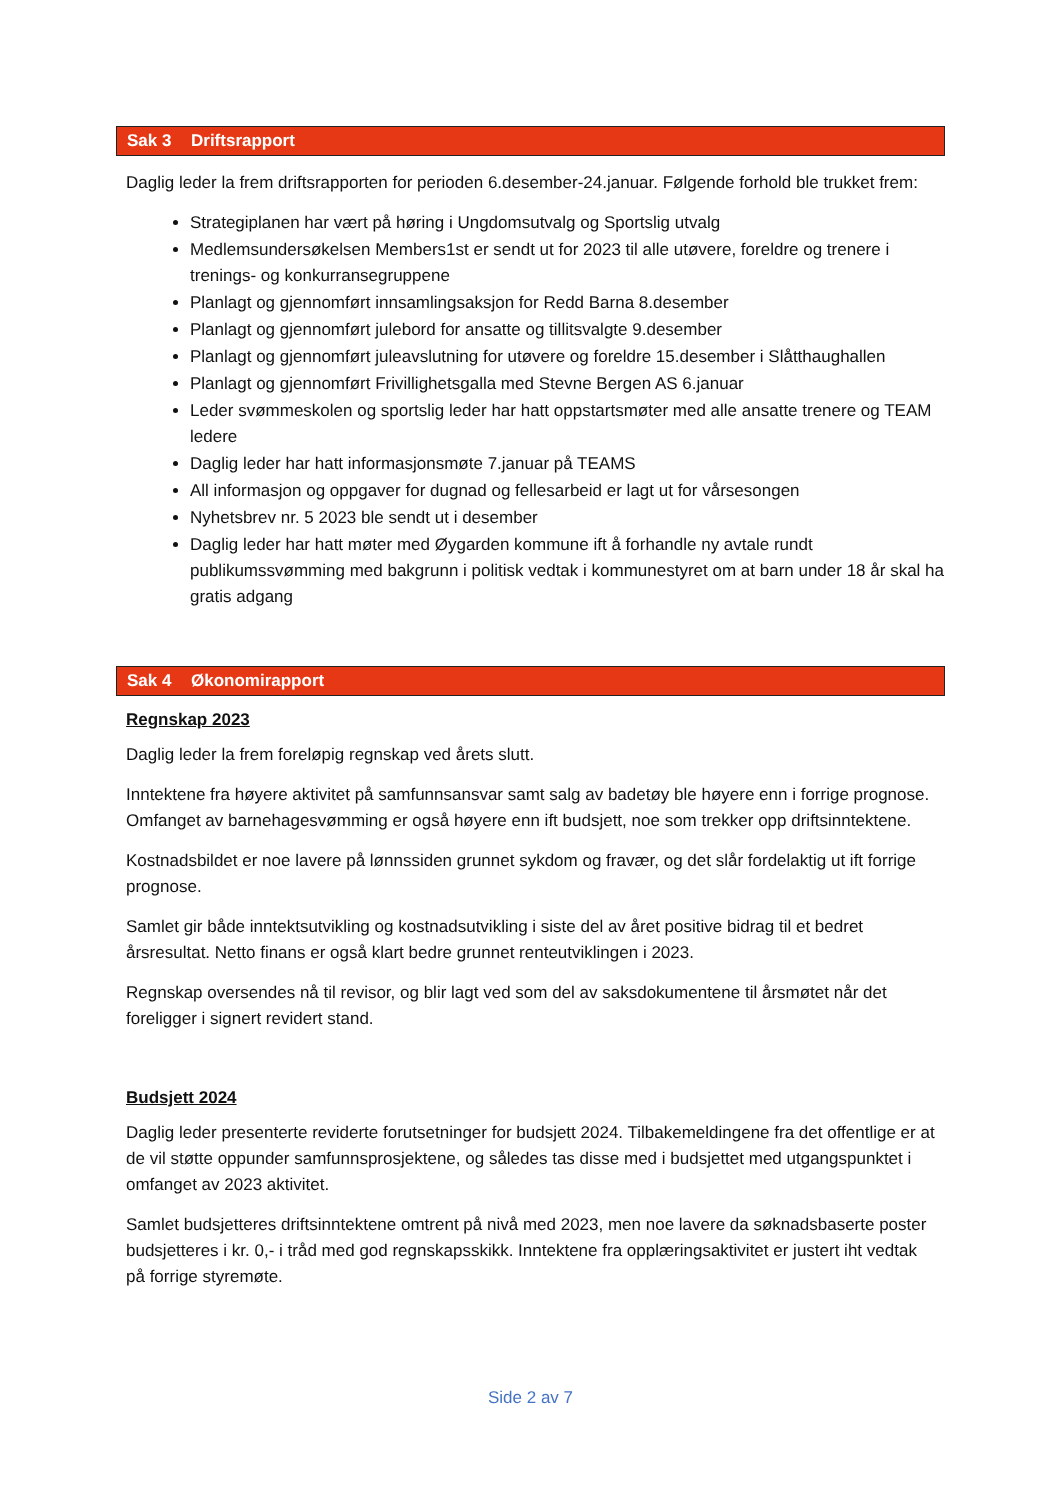Sak 3 Driftsrapport
Daglig leder la frem driftsrapporten for perioden 6.desember-24.januar. Følgende forhold ble trukket frem:
Strategiplanen har vært på høring i Ungdomsutvalg og Sportslig utvalg
Medlemsundersøkelsen Members1st er sendt ut for 2023 til alle utøvere, foreldre og trenere i trenings- og konkurransegruppene
Planlagt og gjennomført innsamlingsaksjon for Redd Barna 8.desember
Planlagt og gjennomført julebord for ansatte og tillitsvalgte 9.desember
Planlagt og gjennomført juleavslutning for utøvere og foreldre 15.desember i Slåtthaughallen
Planlagt og gjennomført Frivillighetsgalla med Stevne Bergen AS 6.januar
Leder svømmeskolen og sportslig leder har hatt oppstartsmøter med alle ansatte trenere og TEAM ledere
Daglig leder har hatt informasjonsmøte 7.januar på TEAMS
All informasjon og oppgaver for dugnad og fellesarbeid er lagt ut for vårsesongen
Nyhetsbrev nr. 5 2023 ble sendt ut i desember
Daglig leder har hatt møter med Øygarden kommune ift å forhandle ny avtale rundt publikumssvømming med bakgrunn i politisk vedtak i kommunestyret om at barn under 18 år skal ha gratis adgang
Sak 4 Økonomirapport
Regnskap 2023
Daglig leder la frem foreløpig regnskap ved årets slutt.
Inntektene fra høyere aktivitet på samfunnsansvar samt salg av badetøy ble høyere enn i forrige prognose. Omfanget av barnehagesvømming er også høyere enn ift budsjett, noe som trekker opp driftsinntektene.
Kostnadsbildet er noe lavere på lønnssiden grunnet sykdom og fravær, og det slår fordelaktig ut ift forrige prognose.
Samlet gir både inntektsutvikling og kostnadsutvikling i siste del av året positive bidrag til et bedret årsresultat. Netto finans er også klart bedre grunnet renteutviklingen i 2023.
Regnskap oversendes nå til revisor, og blir lagt ved som del av saksdokumentene til årsmøtet når det foreligger i signert revidert stand.
Budsjett 2024
Daglig leder presenterte reviderte forutsetninger for budsjett 2024. Tilbakemeldingene fra det offentlige er at de vil støtte oppunder samfunnsprosjektene, og således tas disse med i budsjettet med utgangspunktet i omfanget av 2023 aktivitet.
Samlet budsjetteres driftsinntektene omtrent på nivå med 2023, men noe lavere da søknadsbaserte poster budsjetteres i kr. 0,- i tråd med god regnskapsskikk. Inntektene fra opplæringsaktivitet er justert iht vedtak på forrige styremøte.
Side 2 av 7